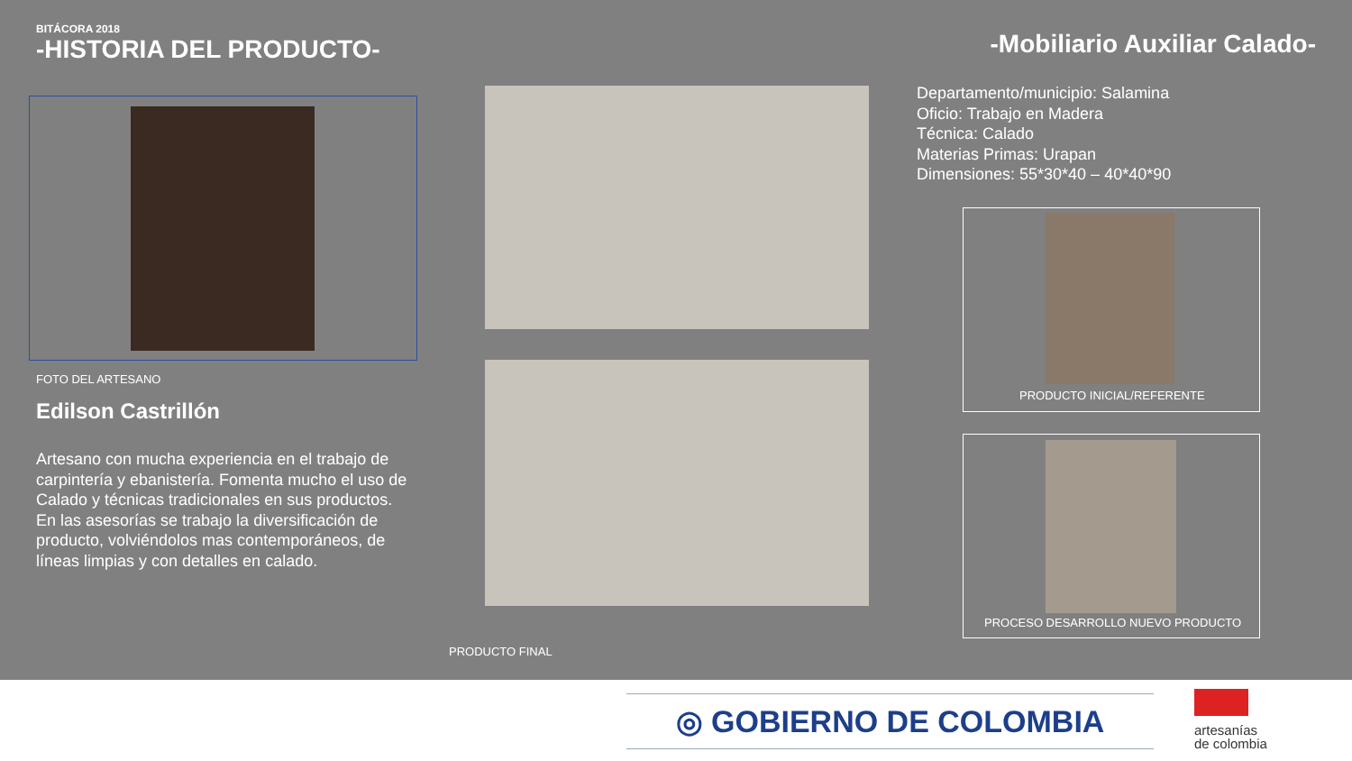BITÁCORA 2018
-HISTORIA DEL PRODUCTO-
-Mobiliario Auxiliar Calado-
FOTO DEL ARTESANO
Edilson Castrillón
Artesano con mucha experiencia en el trabajo de carpintería y ebanistería. Fomenta mucho el uso de Calado y técnicas tradicionales en sus productos.
En las asesorías se trabajo la diversificación de producto, volviéndolos mas contemporáneos, de líneas limpias y con detalles en calado.
PRODUCTO FINAL
Departamento/municipio: Salamina
Oficio: Trabajo en Madera
Técnica: Calado
Materias Primas: Urapan
Dimensiones: 55*30*40 – 40*40*90
PRODUCTO INICIAL/REFERENTE
PROCESO DESARROLLO NUEVO PRODUCTO
◎ GOBIERNO DE COLOMBIA
artesanías
de colombia